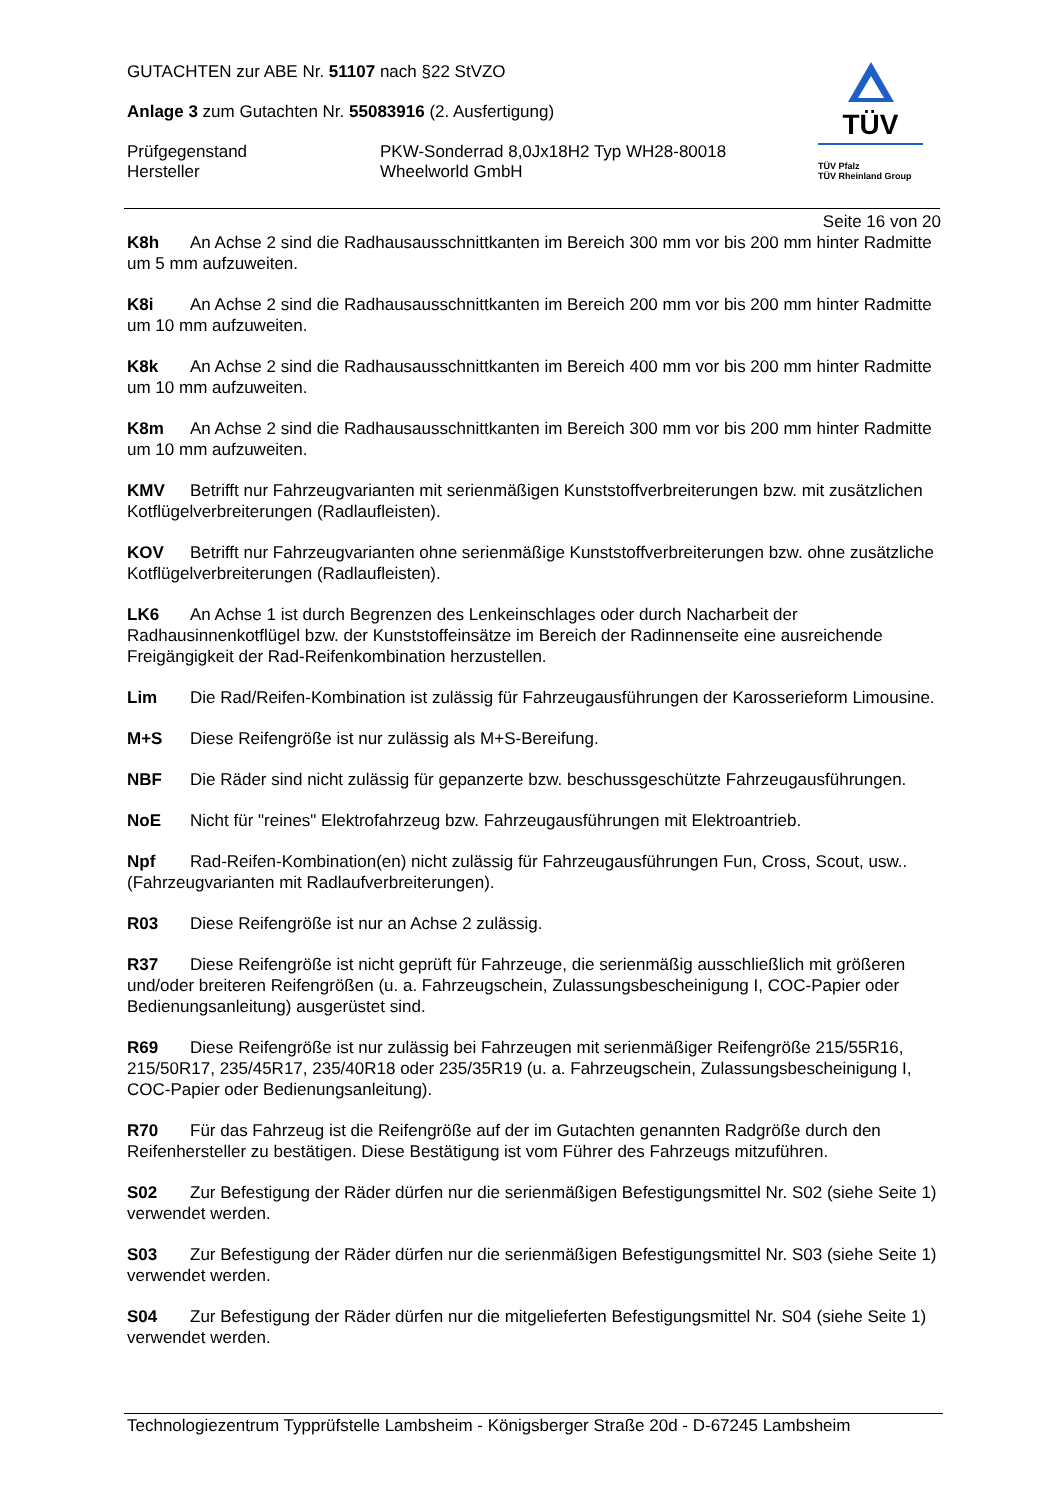GUTACHTEN zur ABE Nr. 51107 nach §22 StVZO
Anlage 3 zum Gutachten Nr. 55083916 (2. Ausfertigung)
Prüfgegenstand PKW-Sonderrad 8,0Jx18H2 Typ WH28-80018
Hersteller Wheelworld GmbH
TÜV
TÜV Pfalz
TÜV Rheinland Group
Seite 16 von 20
K8h An Achse 2 sind die Radhausausschnittkanten im Bereich 300 mm vor bis 200 mm hinter Radmitte um 5 mm aufzuweiten.
K8i An Achse 2 sind die Radhausausschnittkanten im Bereich 200 mm vor bis 200 mm hinter Radmitte um 10 mm aufzuweiten.
K8k An Achse 2 sind die Radhausausschnittkanten im Bereich 400 mm vor bis 200 mm hinter Radmitte um 10 mm aufzuweiten.
K8m An Achse 2 sind die Radhausausschnittkanten im Bereich 300 mm vor bis 200 mm hinter Radmitte um 10 mm aufzuweiten.
KMV Betrifft nur Fahrzeugvarianten mit serienmäßigen Kunststoffverbreiterungen bzw. mit zusätzlichen Kotflügelverbreiterungen (Radlaufleisten).
KOV Betrifft nur Fahrzeugvarianten ohne serienmäßige Kunststoffverbreiterungen bzw. ohne zusätzliche Kotflügelverbreiterungen (Radlaufleisten).
LK6 An Achse 1 ist durch Begrenzen des Lenkeinschlages oder durch Nacharbeit der Radhausinnenkotflügel bzw. der Kunststoffeinsätze im Bereich der Radinnenseite eine ausreichende Freigängigkeit der Rad-Reifenkombination herzustellen.
Lim Die Rad/Reifen-Kombination ist zulässig für Fahrzeugausführungen der Karosserieform Limousine.
M+S Diese Reifengröße ist nur zulässig als M+S-Bereifung.
NBF Die Räder sind nicht zulässig für gepanzerte bzw. beschussgeschützte Fahrzeugausführungen.
NoE Nicht für "reines" Elektrofahrzeug bzw. Fahrzeugausführungen mit Elektroantrieb.
Npf Rad-Reifen-Kombination(en) nicht zulässig für Fahrzeugausführungen Fun, Cross, Scout, usw.. (Fahrzeugvarianten mit Radlaufverbreiterungen).
R03 Diese Reifengröße ist nur an Achse 2 zulässig.
R37 Diese Reifengröße ist nicht geprüft für Fahrzeuge, die serienmäßig ausschließlich mit größeren und/oder breiteren Reifengrößen (u. a. Fahrzeugschein, Zulassungsbescheinigung I, COC-Papier oder Bedienungsanleitung) ausgerüstet sind.
R69 Diese Reifengröße ist nur zulässig bei Fahrzeugen mit serienmäßiger Reifengröße 215/55R16, 215/50R17, 235/45R17, 235/40R18 oder 235/35R19 (u. a. Fahrzeugschein, Zulassungsbescheinigung I, COC-Papier oder Bedienungsanleitung).
R70 Für das Fahrzeug ist die Reifengröße auf der im Gutachten genannten Radgröße durch den Reifenhersteller zu bestätigen. Diese Bestätigung ist vom Führer des Fahrzeugs mitzuführen.
S02 Zur Befestigung der Räder dürfen nur die serienmäßigen Befestigungsmittel Nr. S02 (siehe Seite 1) verwendet werden.
S03 Zur Befestigung der Räder dürfen nur die serienmäßigen Befestigungsmittel Nr. S03 (siehe Seite 1) verwendet werden.
S04 Zur Befestigung der Räder dürfen nur die mitgelieferten Befestigungsmittel Nr. S04 (siehe Seite 1) verwendet werden.
Technologiezentrum Typprüfstelle Lambsheim - Königsberger Straße 20d - D-67245 Lambsheim